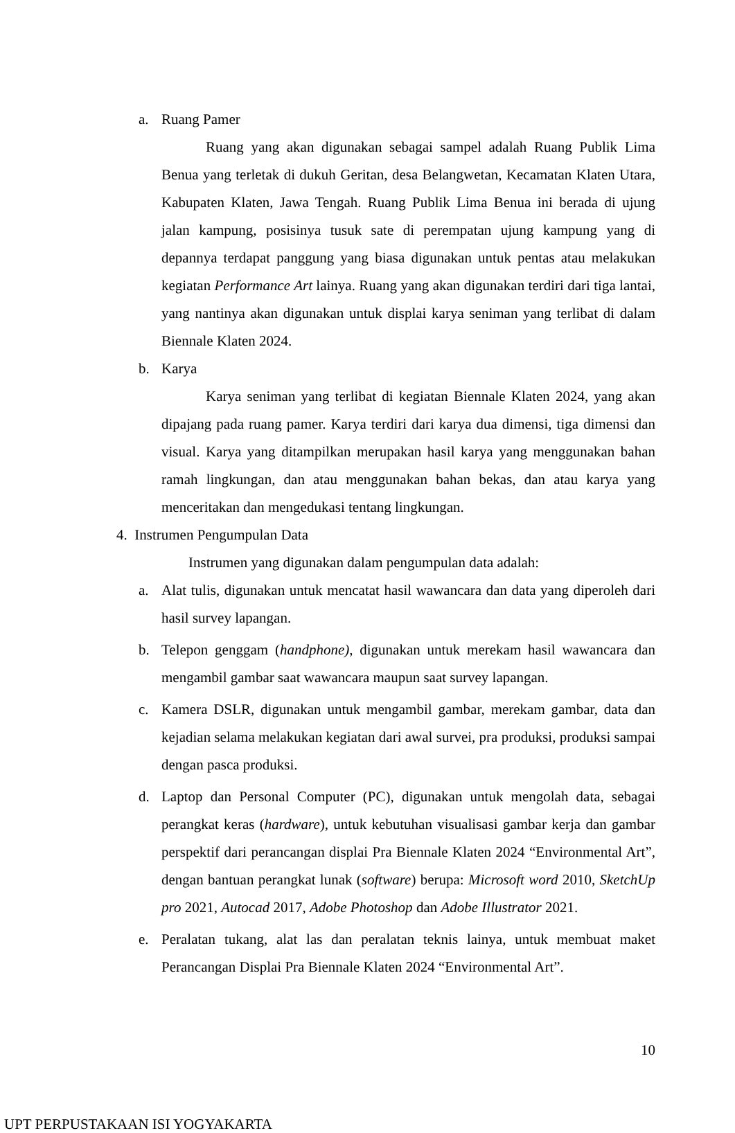a. Ruang Pamer
Ruang yang akan digunakan sebagai sampel adalah Ruang Publik Lima Benua yang terletak di dukuh Geritan, desa Belangwetan, Kecamatan Klaten Utara, Kabupaten Klaten, Jawa Tengah. Ruang Publik Lima Benua ini berada di ujung jalan kampung, posisinya tusuk sate di perempatan ujung kampung yang di depannya terdapat panggung yang biasa digunakan untuk pentas atau melakukan kegiatan Performance Art lainya. Ruang yang akan digunakan terdiri dari tiga lantai, yang nantinya akan digunakan untuk displai karya seniman yang terlibat di dalam Biennale Klaten 2024.
b. Karya
Karya seniman yang terlibat di kegiatan Biennale Klaten 2024, yang akan dipajang pada ruang pamer. Karya terdiri dari karya dua dimensi, tiga dimensi dan visual. Karya yang ditampilkan merupakan hasil karya yang menggunakan bahan ramah lingkungan, dan atau menggunakan bahan bekas, dan atau karya yang menceritakan dan mengedukasi tentang lingkungan.
4. Instrumen Pengumpulan Data
Instrumen yang digunakan dalam pengumpulan data adalah:
a. Alat tulis, digunakan untuk mencatat hasil wawancara dan data yang diperoleh dari hasil survey lapangan.
b. Telepon genggam (handphone), digunakan untuk merekam hasil wawancara dan mengambil gambar saat wawancara maupun saat survey lapangan.
c. Kamera DSLR, digunakan untuk mengambil gambar, merekam gambar, data dan kejadian selama melakukan kegiatan dari awal survei, pra produksi, produksi sampai dengan pasca produksi.
d. Laptop dan Personal Computer (PC), digunakan untuk mengolah data, sebagai perangkat keras (hardware), untuk kebutuhan visualisasi gambar kerja dan gambar perspektif dari perancangan displai Pra Biennale Klaten 2024 “Environmental Art”, dengan bantuan perangkat lunak (software) berupa: Microsoft word 2010, SketchUp pro 2021, Autocad 2017, Adobe Photoshop dan Adobe Illustrator 2021.
e. Peralatan tukang, alat las dan peralatan teknis lainya, untuk membuat maket Perancangan Displai Pra Biennale Klaten 2024 “Environmental Art”.
10
UPT PERPUSTAKAAN ISI YOGYAKARTA